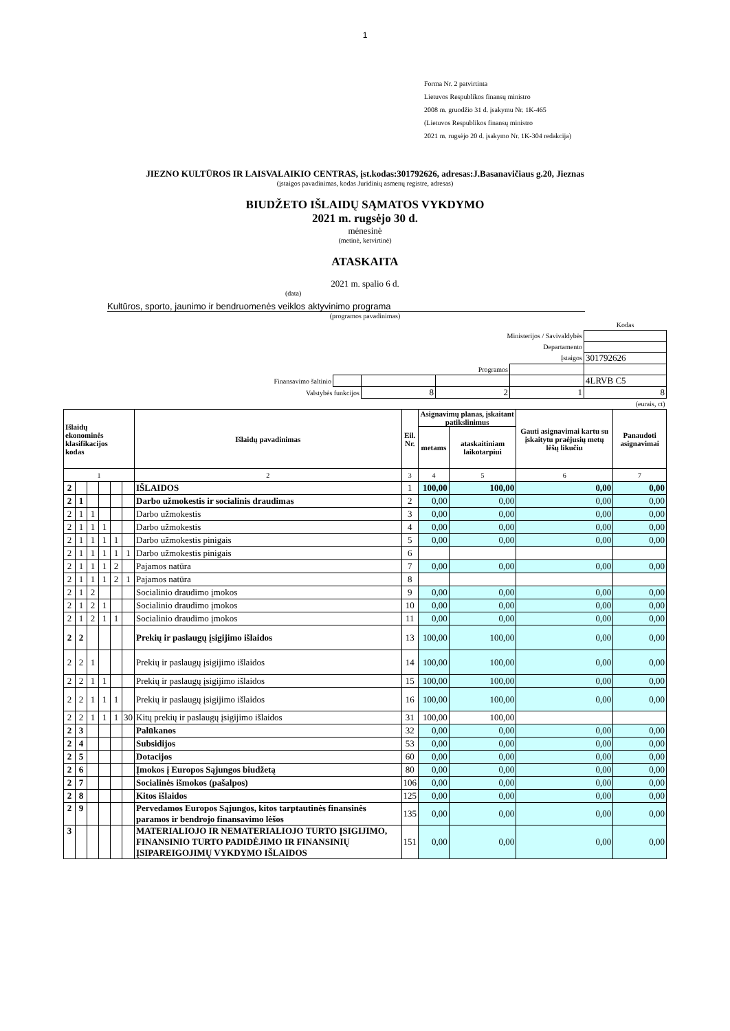1
Forma Nr. 2 patvirtinta
Lietuvos Respublikos finansų ministro
2008 m. gruodžio 31 d. įsakymu Nr. 1K-465
(Lietuvos Respublikos finansų ministro
2021 m. rugsėjo 20 d. įsakymo Nr. 1K-304 redakcija)
JIEZNO KULTŪROS IR LAISVALAIKIO CENTRAS, įst.kodas:301792626, adresas:J.Basanavičiaus g.20, Jieznas
(įstaigos pavadinimas, kodas Juridinių asmenų registre, adresas)
BIUDŽETO IŠLAIDŲ SĄMATOS VYKDYMO
2021 m. rugsėjo 30 d.
mėnesinė
(metinė, ketvirtinė)
ATASKAITA
2021 m. spalio 6 d.
(data)
Kultūros, sporto, jaunimo ir bendruomenės veiklos aktyvinimo programa
(programos pavadinimas)
| | | | | | Kodas |
| Ministerijos / Savivaldybės | | | | | |
| Departamento | | | | | |
| Įstaigos | | | | | 301792626 |
| Programos | | | | | |
| Finansavimo šaltinio | | | | | 4LRVB C5 |
| Valstybės funkcijos | | 8 | 2 | 1 | 8 |
| (eurais, ct) | | | | | |
| Išlaidų ekonominės klasifikacijos kodas | | | | | | Išlaidų pavadinimas | Eil. Nr. | Asignavimų planas, įskaitant patikslinimus | | Gauti asignavimai kartu su įskaitytu praėjusių metų lėšų likučiu | Panaudoti asignavimai |
| --- | --- | --- | --- | --- | --- | --- | --- | --- | --- | --- | --- |
| | | | | | | | | metams | ataskaitiniam laikotarpiui | | |
| 1 | | | | | | 2 | 3 | 4 | 5 | 6 | 7 |
| 2 | | | | | | IŠLAIDOS | 1 | 100,00 | 100,00 | 0,00 | 0,00 |
| 2 | 1 | | | | | Darbo užmokestis ir socialinis draudimas | 2 | 0,00 | 0,00 | 0,00 | 0,00 |
| 2 | 1 | 1 | | | | Darbo užmokestis | 3 | 0,00 | 0,00 | 0,00 | 0,00 |
| 2 | 1 | 1 | 1 | | | Darbo užmokestis | 4 | 0,00 | 0,00 | 0,00 | 0,00 |
| 2 | 1 | 1 | 1 | 1 | | Darbo užmokestis pinigais | 5 | 0,00 | 0,00 | 0,00 | 0,00 |
| 2 | 1 | 1 | 1 | 1 | 1 | Darbo užmokestis pinigais | 6 | | | | |
| 2 | 1 | 1 | 1 | 2 | | Pajamos natūra | 7 | 0,00 | 0,00 | 0,00 | 0,00 |
| 2 | 1 | 1 | 1 | 2 | 1 | Pajamos natūra | 8 | | | | |
| 2 | 1 | 2 | | | | Socialinio draudimo įmokos | 9 | 0,00 | 0,00 | 0,00 | 0,00 |
| 2 | 1 | 2 | 1 | | | Socialinio draudimo įmokos | 10 | 0,00 | 0,00 | 0,00 | 0,00 |
| 2 | 1 | 2 | 1 | 1 | | Socialinio draudimo įmokos | 11 | 0,00 | 0,00 | 0,00 | 0,00 |
| 2 | 2 | | | | | Prekių ir paslaugų įsigijimo išlaidos | 13 | 100,00 | 100,00 | 0,00 | 0,00 |
| 2 | 2 | 1 | | | | Prekių ir paslaugų įsigijimo išlaidos | 14 | 100,00 | 100,00 | 0,00 | 0,00 |
| 2 | 2 | 1 | 1 | | | Prekių ir paslaugų įsigijimo išlaidos | 15 | 100,00 | 100,00 | 0,00 | 0,00 |
| 2 | 2 | 1 | 1 | 1 | | Prekių ir paslaugų įsigijimo išlaidos | 16 | 100,00 | 100,00 | 0,00 | 0,00 |
| 2 | 2 | 1 | 1 | 1 | 30 | Kitų prekių ir paslaugų įsigijimo išlaidos | 31 | 100,00 | 100,00 | | |
| 2 | 3 | | | | | Palūkanos | 32 | 0,00 | 0,00 | 0,00 | 0,00 |
| 2 | 4 | | | | | Subsidijos | 53 | 0,00 | 0,00 | 0,00 | 0,00 |
| 2 | 5 | | | | | Dotacijos | 60 | 0,00 | 0,00 | 0,00 | 0,00 |
| 2 | 6 | | | | | Įmokos į Europos Sąjungos biudžetą | 80 | 0,00 | 0,00 | 0,00 | 0,00 |
| 2 | 7 | | | | | Socialinės išmokos (pašalpos) | 106 | 0,00 | 0,00 | 0,00 | 0,00 |
| 2 | 8 | | | | | Kitos išlaidos | 125 | 0,00 | 0,00 | 0,00 | 0,00 |
| 2 | 9 | | | | | Pervedamos Europos Sąjungos, kitos tarptautinės finansinės paramos ir bendrojo finansavimo lėšos | 135 | 0,00 | 0,00 | 0,00 | 0,00 |
| 3 | | | | | | MATERIALIOJO IR NEMATERIALIOJO TURTO ĮSIGIJIMO, FINANSINIO TURTO PADIDĖJIMO IR FINANSINIŲ ĮSIPAREIGOJIMŲ VYKDYMO IŠLAIDOS | 151 | 0,00 | 0,00 | 0,00 | 0,00 |